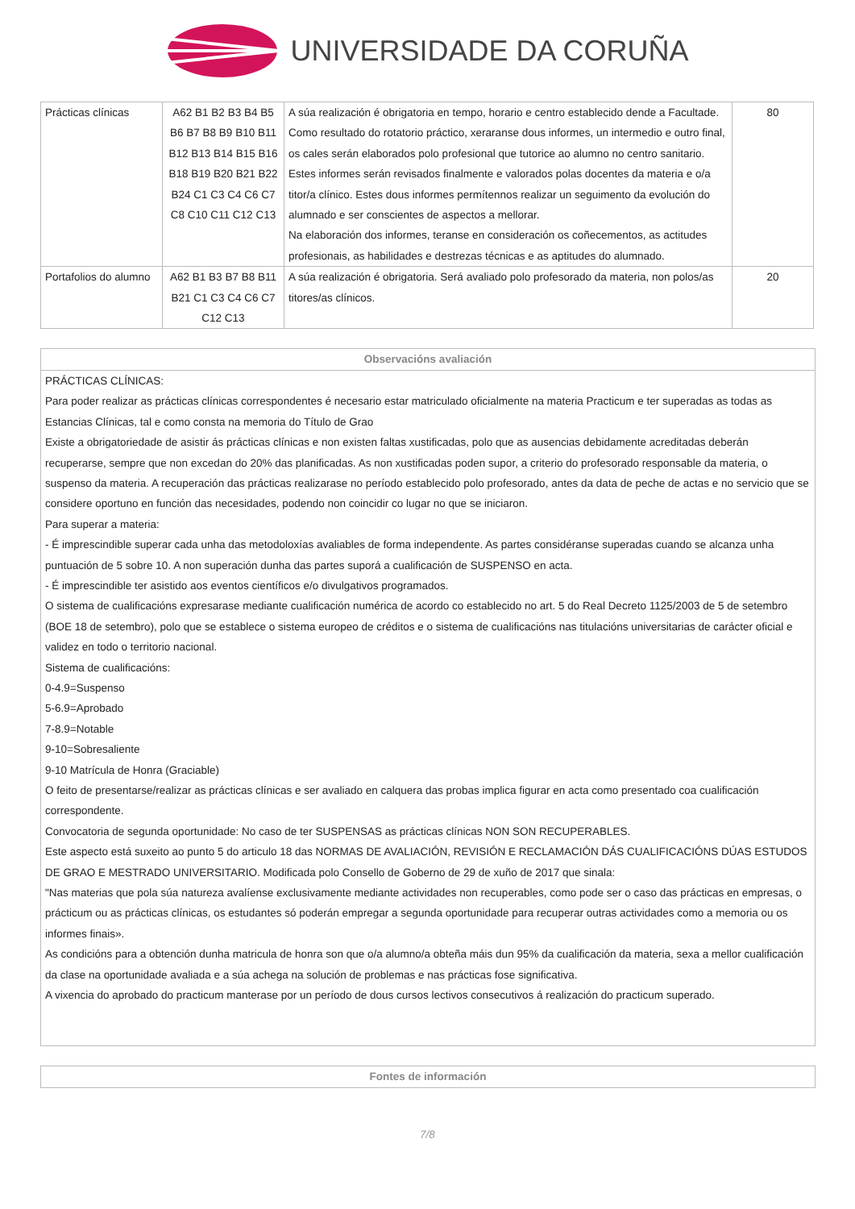UNIVERSIDADE DA CORUÑA
| Prácticas clínicas | A62 B1 B2 B3 B4 B5 B6 B7 B8 B9 B10 B11 B12 B13 B14 B15 B16 B18 B19 B20 B21 B22 B24 C1 C3 C4 C6 C7 C8 C10 C11 C12 C13 | A súa realización é obrigatoria en tempo, horario e centro establecido dende a Facultade. Como resultado do rotatorio práctico, xeraranse dous informes, un intermedio e outro final, os cales serán elaborados polo profesional que tutorice ao alumno no centro sanitario. Estes informes serán revisados finalmente e valorados polas docentes da materia e o/a titor/a clínico. Estes dous informes permítennos realizar un seguimento da evolución do alumnado e ser conscientes de aspectos a mellorar. Na elaboración dos informes, teranse en consideración os coñecementos, as actitudes profesionais, as habilidades e destrezas técnicas e as aptitudes do alumnado. | 80 |
| Portafolios do alumno | A62 B1 B3 B7 B8 B11 B21 C1 C3 C4 C6 C7 C12 C13 | A súa realización é obrigatoria. Será avaliado polo profesorado da materia, non polos/as titores/as clínicos. | 20 |
Observacións avaliación
PRÁCTICAS CLÍNICAS:
Para poder realizar as prácticas clínicas correspondentes é necesario estar matriculado oficialmente na materia Practicum e ter superadas as todas as Estancias Clínicas, tal e como consta na memoria do Título de Grao
Existe a obrigatoriedade de asistir ás prácticas clínicas e non existen faltas xustificadas, polo que as ausencias debidamente acreditadas deberán recuperarse, sempre que non excedan do 20% das planificadas. As non xustificadas poden supor, a criterio do profesorado responsable da materia, o suspenso da materia. A recuperación das prácticas realizarase no período establecido polo profesorado, antes da data de peche de actas e no servicio que se considere oportuno en función das necesidades, podendo non coincidir co lugar no que se iniciaron.
Para superar a materia:
- É imprescindible superar cada unha das metodoloxías avaliables de forma independente. As partes considéranse superadas cuando se alcanza unha puntuación de 5 sobre 10. A non superación dunha das partes suporá a cualificación de SUSPENSO en acta.
- É imprescindible ter asistido aos eventos científicos e/o divulgativos programados.
O sistema de cualificacións expresarase mediante cualificación numérica de acordo co establecido no art. 5 do Real Decreto 1125/2003 de 5 de setembro (BOE 18 de setembro), polo que se establece o sistema europeo de créditos e o sistema de cualificacións nas titulacións universitarias de carácter oficial e validez en todo o territorio nacional.
Sistema de cualificacións:
0-4.9=Suspenso
5-6.9=Aprobado
7-8.9=Notable
9-10=Sobresaliente
9-10 Matrícula de Honra (Graciable)
O feito de presentarse/realizar as prácticas clínicas e ser avaliado en calquera das probas implica figurar en acta como presentado coa cualificación correspondente.
Convocatoria de segunda oportunidade: No caso de ter SUSPENSAS as prácticas clínicas NON SON RECUPERABLES.
Este aspecto está suxeito ao punto 5 do articulo 18 das NORMAS DE AVALIACIÓN, REVISIÓN E RECLAMACIÓN DÁS CUALIFICACIÓNS DÚAS ESTUDOS DE GRAO E MESTRADO UNIVERSITARIO. Modificada polo Consello de Goberno de 29 de xuño de 2017 que sinala:
"Nas materias que pola súa natureza avalíense exclusivamente mediante actividades non recuperables, como pode ser o caso das prácticas en empresas, o prácticum ou as prácticas clínicas, os estudantes só poderán empregar a segunda oportunidade para recuperar outras actividades como a memoria ou os informes finais».
As condicións para a obtención dunha matricula de honra son que o/a alumno/a obteña máis dun 95% da cualificación da materia, sexa a mellor cualificación da clase na oportunidade avaliada e a súa achega na solución de problemas e nas prácticas fose significativa.
A vixencia do aprobado do practicum manterase por un período de dous cursos lectivos consecutivos á realización do practicum superado.
Fontes de información
7/8